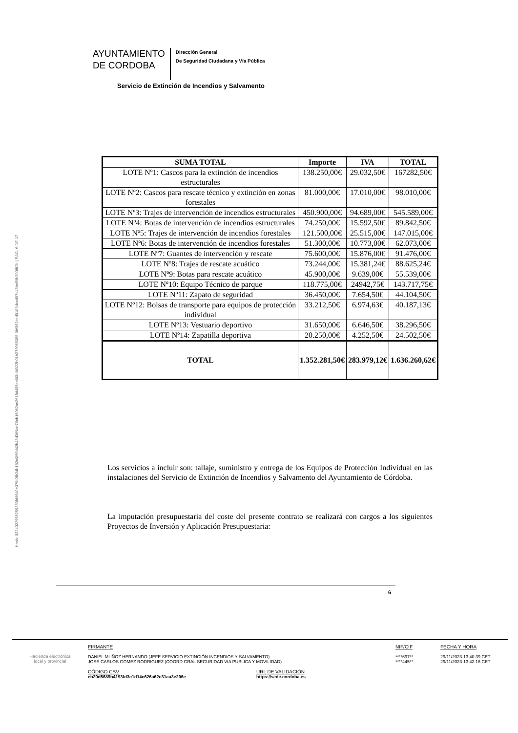Hash: 0224322956259333fd9649e37fb0fb24b182c0f66d42b46d369ae76cb16062ac2618d455ee60bd4922b01b279965055 8b9f62ced9185dcad97c46bc59b2008f2b | PÁG. 6 DE 17
AYUNTAMIENTO
DE CORDOBA
Dirección General
De Seguridad Ciudadana y Vía Pública
Servicio de Extinción de Incendios y Salvamento
| SUMA TOTAL | Importe | IVA | TOTAL |
| --- | --- | --- | --- |
| LOTE Nº1: Cascos para la extinción de incendios estructurales | 138.250,00€ | 29.032,50€ | 167282,50€ |
| LOTE Nº2: Cascos para rescate técnico y extinción en zonas forestales | 81.000,00€ | 17.010,00€ | 98.010,00€ |
| LOTE Nº3: Trajes de intervención de incendios estructurales | 450.900,00€ | 94.689,00€ | 545.589,00€ |
| LOTE Nº4: Botas de intervención de incendios estructurales | 74.250,00€ | 15.592,50€ | 89.842,50€ |
| LOTE Nº5: Trajes de intervención de incendios forestales | 121.500,00€ | 25.515,00€ | 147.015,00€ |
| LOTE Nº6: Botas de intervención de incendios forestales | 51.300,00€ | 10.773,00€ | 62.073,00€ |
| LOTE Nº7: Guantes de intervención y rescate | 75.600,00€ | 15.876,00€ | 91.476,00€ |
| LOTE Nº8: Trajes de rescate acuático | 73.244,00€ | 15.381,24€ | 88.625,24€ |
| LOTE Nº9: Botas para rescate acuático | 45.900,00€ | 9.639,00€ | 55.539,00€ |
| LOTE Nº10: Equipo Técnico de parque | 118.775,00€ | 24942,75€ | 143.717,75€ |
| LOTE Nº11: Zapato de seguridad | 36.450,00€ | 7.654,50€ | 44.104,50€ |
| LOTE Nº12: Bolsas de transporte para equipos de protección individual | 33.212,50€ | 6.974,63€ | 40.187,13€ |
| LOTE Nº13: Vestuario deportivo | 31.650,00€ | 6.646,50€ | 38.296,50€ |
| LOTE Nº14: Zapatilla deportiva | 20.250,00€ | 4.252,50€ | 24.502,50€ |
| TOTAL | 1.352.281,50€ | 283.979,12€ | 1.636.260,62€ |
Los servicios a incluir son: tallaje, suministro y entrega de los Equipos de Protección Individual en las instalaciones del Servicio de Extinción de Incendios y Salvamento del Ayuntamiento de Córdoba.
La imputación presupuestaria del coste del presente contrato se realizará con cargos a los siguientes Proyectos de Inversión y Aplicación Presupuestaria:
6
Hacienda electrónica
local y provincial
FIRMANTE
DANIEL MUÑOZ HERNANDO (JEFE SERVICIO EXTINCIÓN INCENDIOS Y SALVAMENTO)
JOSE CARLOS GOMEZ RODRIGUEZ (COORD GRAL SEGURIDAD VIA PUBLICA Y MOVILIDAD)
CÓDIGO CSV
eb20d5689b4193fd3c1d14c626a62c31aa3e206e
URL DE VALIDACIÓN
https://sede.cordoba.es
NIF/CIF
****697**
****445**
FECHA Y HORA
29/11/2023 13:40:39 CET
29/11/2023 13:42:18 CET